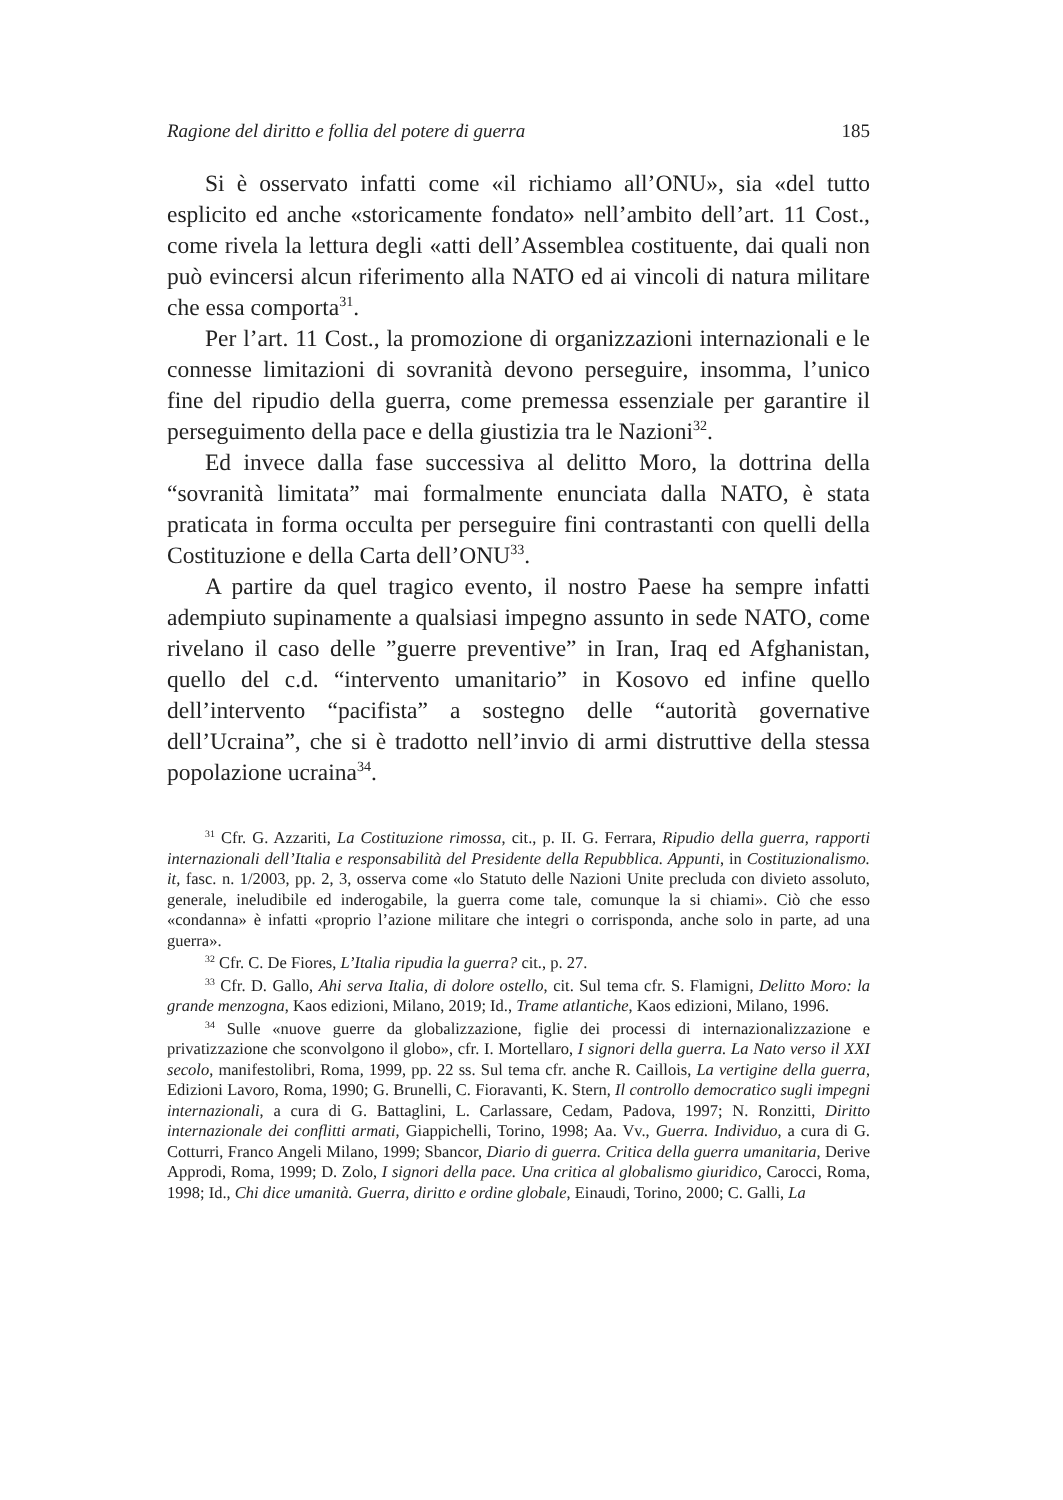Ragione del diritto e follia del potere di guerra 185
Si è osservato infatti come «il richiamo all’ONU», sia «del tutto esplicito ed anche «storicamente fondato» nell’ambito dell’art. 11 Cost., come rivela la lettura degli «atti dell’Assemblea costituente, dai quali non può evincersi alcun riferimento alla NATO ed ai vincoli di natura militare che essa comporta<sup>31</sup>.
Per l’art. 11 Cost., la promozione di organizzazioni internazionali e le connesse limitazioni di sovranità devono perseguire, insomma, l’unico fine del ripudio della guerra, come premessa essenziale per garantire il perseguimento della pace e della giustizia tra le Nazioni<sup>32</sup>.
Ed invece dalla fase successiva al delitto Moro, la dottrina della “sovranità limitata” mai formalmente enunciata dalla NATO, è stata praticata in forma occulta per perseguire fini contrastanti con quelli della Costituzione e della Carta dell’ONU<sup>33</sup>.
A partire da quel tragico evento, il nostro Paese ha sempre infatti adempiuto supinamente a qualsiasi impegno assunto in sede NATO, come rivelano il caso delle ”guerre preventive” in Iran, Iraq ed Afghanistan, quello del c.d. “intervento umanitario” in Kosovo ed infine quello dell’intervento “pacifista” a sostegno delle “autorità governative dell’Ucraina”, che si è tradotto nell’invio di armi distruttive della stessa popolazione ucraina<sup>34</sup>.
<sup>31</sup> Cfr. G. Azzariti, La Costituzione rimossa, cit., p. II. G. Ferrara, Ripudio della guerra, rapporti internazionali dell’Italia e responsabilità del Presidente della Repubblica. Appunti, in Costituzionalismo. it, fasc. n. 1/2003, pp. 2, 3, osserva come «lo Statuto delle Nazioni Unite precluda con divieto assoluto, generale, ineludibile ed inderogabile, la guerra come tale, comunque la si chiami». Ciò che esso «condanna» è infatti «proprio l’azione militare che integri o corrisponda, anche solo in parte, ad una guerra».
<sup>32</sup> Cfr. C. De Fiores, L’Italia ripudia la guerra? cit., p. 27.
<sup>33</sup> Cfr. D. Gallo, Ahi serva Italia, di dolore ostello, cit. Sul tema cfr. S. Flamigni, Delitto Moro: la grande menzogna, Kaos edizioni, Milano, 2019; Id., Trame atlantiche, Kaos edizioni, Milano, 1996.
<sup>34</sup> Sulle «nuove guerre da globalizzazione, figlie dei processi di internazionalizzazione e privatizzazione che sconvolgono il globo», cfr. I. Mortellaro, I signori della guerra. La Nato verso il XXI secolo, manifestolibri, Roma, 1999, pp. 22 ss. Sul tema cfr. anche R. Caillois, La vertigine della guerra, Edizioni Lavoro, Roma, 1990; G. Brunelli, C. Fioravanti, K. Stern, Il controllo democratico sugli impegni internazionali, a cura di G. Battaglini, L. Carlassare, Cedam, Padova, 1997; N. Ronzitti, Diritto internazionale dei conflitti armati, Giappichelli, Torino, 1998; Aa. Vv., Guerra. Individuo, a cura di G. Cotturri, Franco Angeli Milano, 1999; Sbancor, Diario di guerra. Critica della guerra umanitaria, Derive Approdi, Roma, 1999; D. Zolo, I signori della pace. Una critica al globalismo giuridico, Carocci, Roma, 1998; Id., Chi dice umanità. Guerra, diritto e ordine globale, Einaudi, Torino, 2000; C. Galli, La